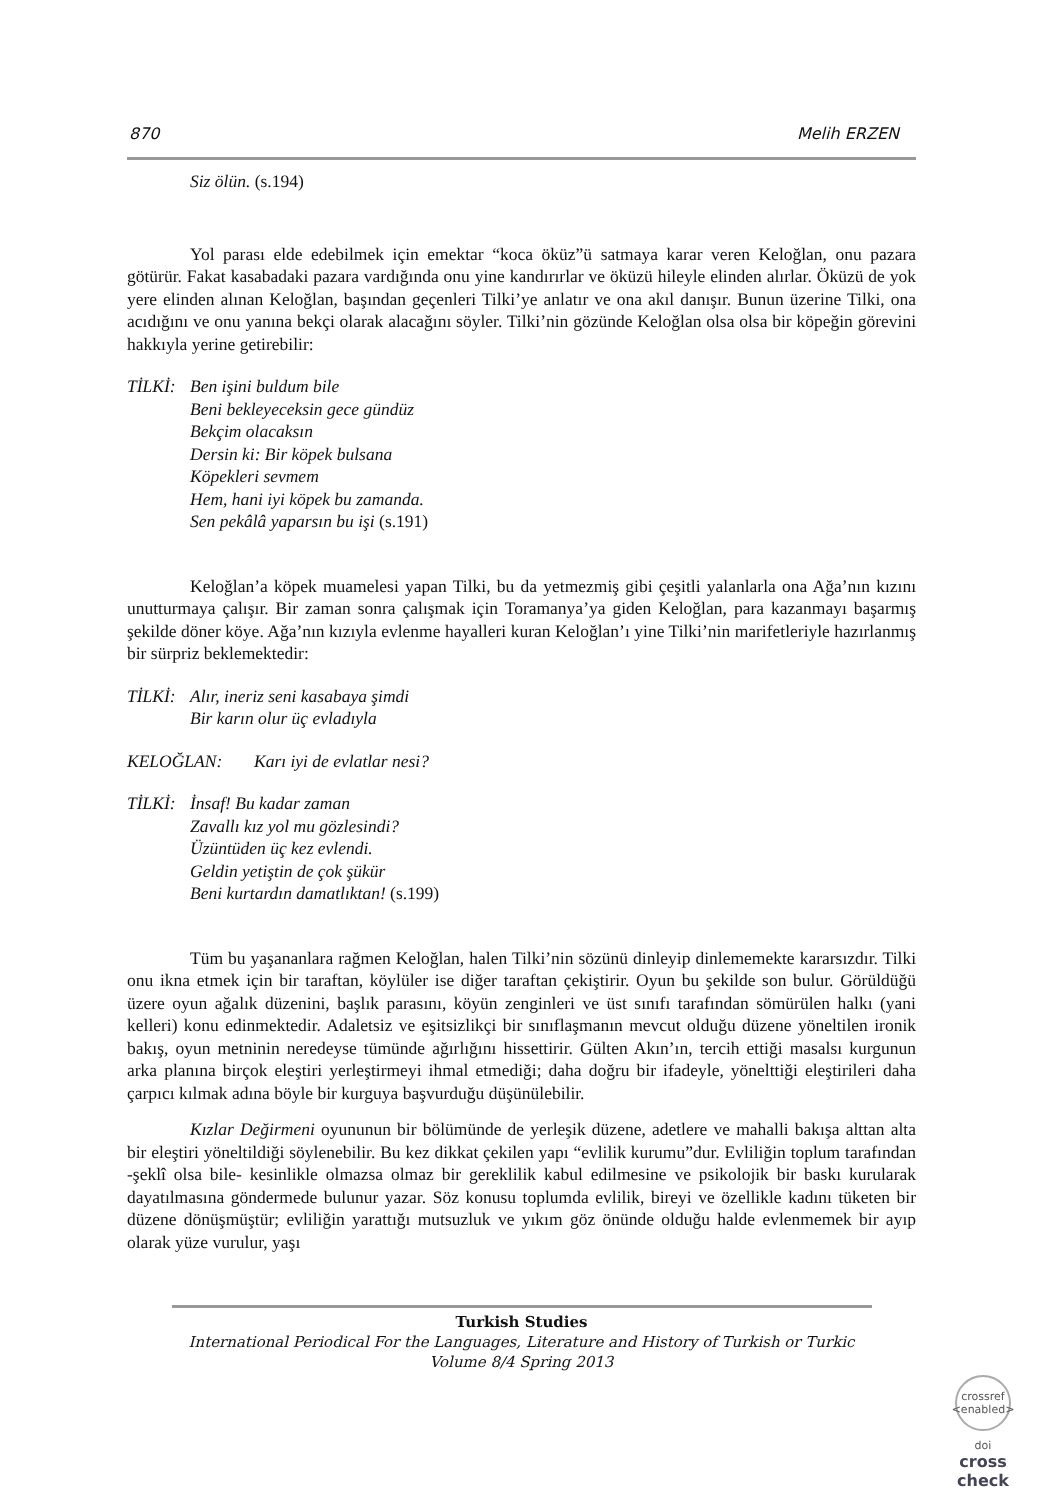870 Melih ERZEN
Siz ölün. (s.194)
Yol parası elde edebilmek için emektar “koca öküz”ü satmaya karar veren Keloğlan, onu pazara götürür. Fakat kasabadaki pazara vardığında onu yine kandırırlar ve öküzü hileyle elinden alırlar. Öküzü de yok yere elinden alınan Keloğlan, başından geçenleri Tilki’ye anlatır ve ona akıl danışır. Bunun üzerine Tilki, ona acıdığını ve onu yanına bekçi olarak alacağını söyler. Tilki’nin gözünde Keloğlan olsa olsa bir köpeğin görevini hakkıyla yerine getirebilir:
TİLKİ: Ben işini buldum bile
Beni bekleyeceksin gece gündüz
Bekçim olacaksın
Dersin ki: Bir köpek bulsana
Köpekleri sevmem
Hem, hani iyi köpek bu zamanda.
Sen pekâlâ yaparsın bu işi (s.191)
Keloğlan’a köpek muamelesi yapan Tilki, bu da yetmezmiş gibi çeşitli yalanlarla ona Ağa’nın kızını unutturmaya çalışır. Bir zaman sonra çalışmak için Toramanya’ya giden Keloğlan, para kazanmayı başarmış şekilde döner köye. Ağa’nın kızıyla evlenme hayalleri kuran Keloğlan’ı yine Tilki’nin marifetleriyle hazırlanmış bir sürpriz beklemektedir:
TİLKİ: Alır, ineriz seni kasabaya şimdi
Bir karın olur üç evladıyla
KELOĞLAN: Karı iyi de evlatlar nesi?
TİLKİ: İnsaf! Bu kadar zaman
Zavallı kız yol mu gözlesindi?
Üzüntüden üç kez evlendi.
Geldin yetiştin de çok şükür
Beni kurtardın damatlıktan! (s.199)
Tüm bu yaşananlara rağmen Keloğlan, halen Tilki’nin sözünü dinleyip dinlememekte kararsızdır. Tilki onu ikna etmek için bir taraftan, köylüler ise diğer taraftan çekiştirir. Oyun bu şekilde son bulur. Görüldüğü üzere oyun ağalık düzenini, başlık parasını, köyün zenginleri ve üst sınıfı tarafından sömürülen halkı (yani kelleri) konu edinmektedir. Adaletsiz ve eşitsizlikçi bir sınıflaşmanın mevcut olduğu düzene yöneltilen ironik bakış, oyun metninin neredeyse tümünde ağırlığını hissettirir. Gülten Akın’ın, tercih ettiği masalsı kurgunun arka planına birçok eleştiri yerleştirmeyi ihmal etmediği; daha doğru bir ifadeyle, yönelttiği eleştirileri daha çarpıcı kılmak adına böyle bir kurguya başvurduğu düşünülebilir.
Kızlar Değirmeni oyununun bir bölümünde de yerleşik düzene, adetlere ve mahalli bakışa alttan alta bir eleştiri yöneltildiği söylenebilir. Bu kez dikkat çekilen yapı “evlilik kurumu”dur. Evliliğin toplum tarafından -şeklî olsa bile- kesinlikle olmazsa olmaz bir gereklilik kabul edilmesine ve psikolojik bir baskı kurularak dayatılmasına göndermede bulunur yazar. Söz konusu toplumda evlilik, bireyi ve özellikle kadını tüketen bir düzene dönüşmüştür; evliliğin yarattığı mutsuzluk ve yıkım göz önünde olduğu halde evlenmemek bir ayıp olarak yüze vurulur, yaşı
Turkish Studies
International Periodical For the Languages, Literature and History of Turkish or Turkic
Volume 8/4 Spring 2013
crossref
<enabled>
doi
cross
check